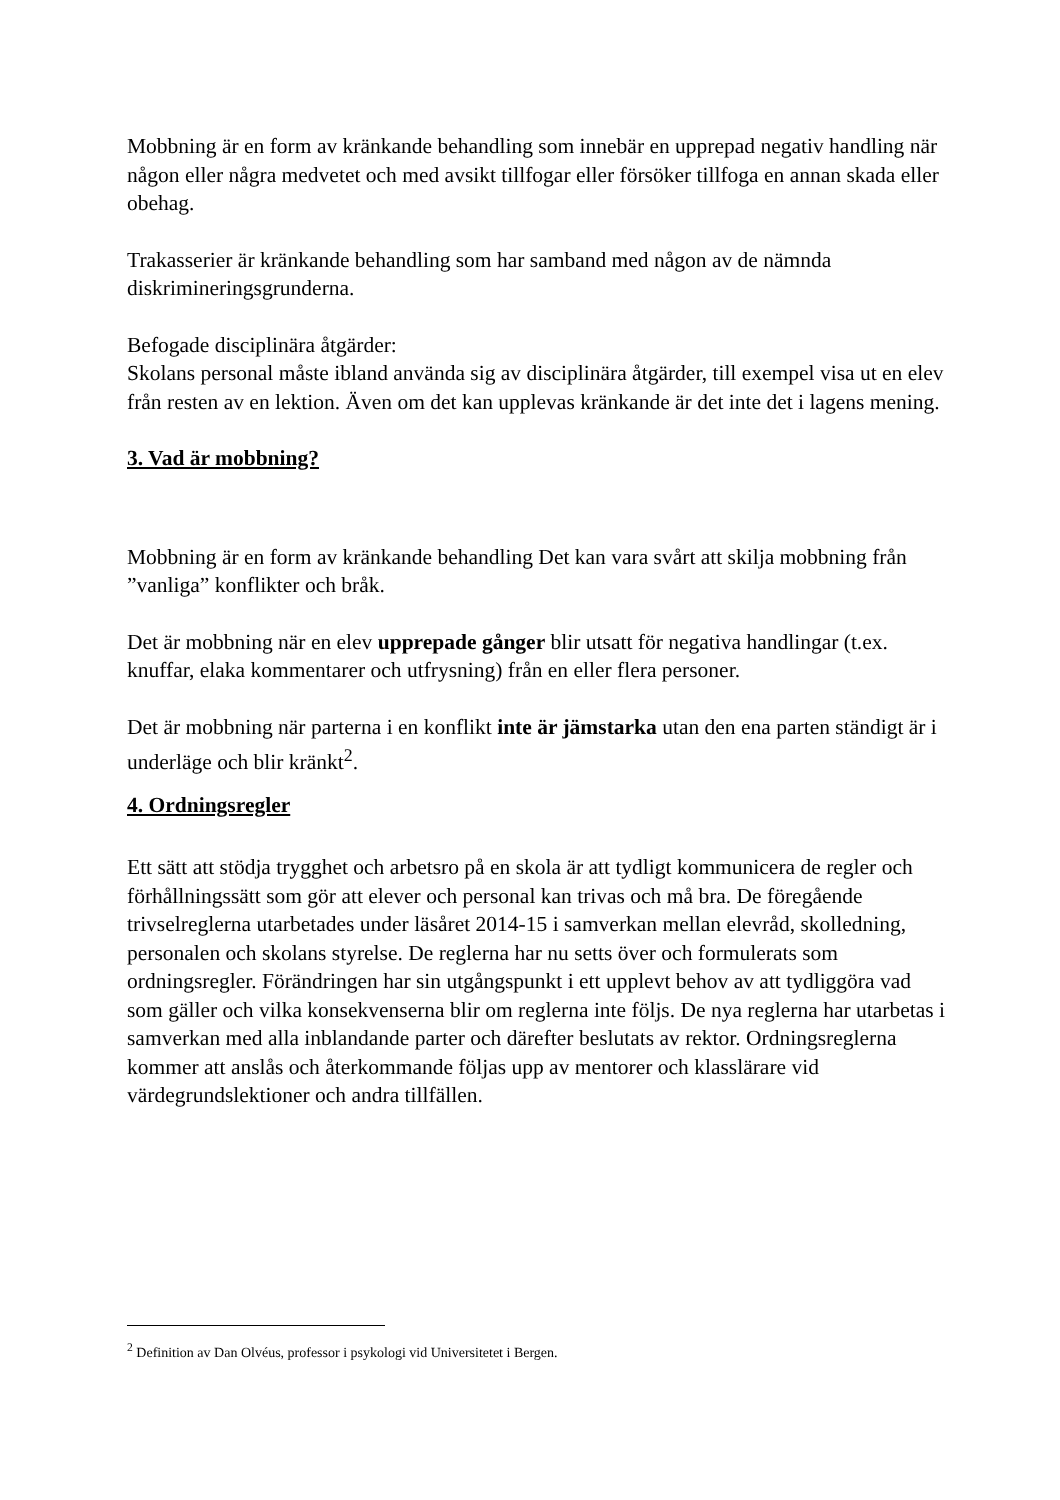Mobbning är en form av kränkande behandling som innebär en upprepad negativ handling när någon eller några medvetet och med avsikt tillfogar eller försöker tillfoga en annan skada eller obehag.
Trakasserier är kränkande behandling som har samband med någon av de nämnda diskrimineringsgrunderna.
Befogade disciplinära åtgärder:
Skolans personal måste ibland använda sig av disciplinära åtgärder, till exempel visa ut en elev från resten av en lektion. Även om det kan upplevas kränkande är det inte det i lagens mening.
3. Vad är mobbning?
Mobbning är en form av kränkande behandling Det kan vara svårt att skilja mobbning från ”vanliga” konflikter och bråk.
Det är mobbning när en elev upprepade gånger blir utsatt för negativa handlingar (t.ex. knuffar, elaka kommentarer och utfrysning) från en eller flera personer.
Det är mobbning när parterna i en konflikt inte är jämstarka utan den ena parten ständigt är i underläge och blir kränkt<sup>2</sup>.
4. Ordningsregler
Ett sätt att stödja trygghet och arbetsro på en skola är att tydligt kommunicera de regler och förhållningssätt som gör att elever och personal kan trivas och må bra. De föregående trivselreglerna utarbetades under läsåret 2014-15 i samverkan mellan elevråd, skolledning, personalen och skolans styrelse. De reglerna har nu setts över och formulerats som ordningsregler. Förändringen har sin utgångspunkt i ett upplevt behov av att tydliggöra vad som gäller och vilka konsekvenserna blir om reglerna inte följs. De nya reglerna har utarbetas i samverkan med alla inblandande parter och därefter beslutats av rektor. Ordningsreglerna kommer att anslås och återkommande följas upp av mentorer och klasslärare vid värdegrundslektioner och andra tillfällen.
<sup>2</sup> Definition av Dan Olvéus, professor i psykologi vid Universitetet i Bergen.